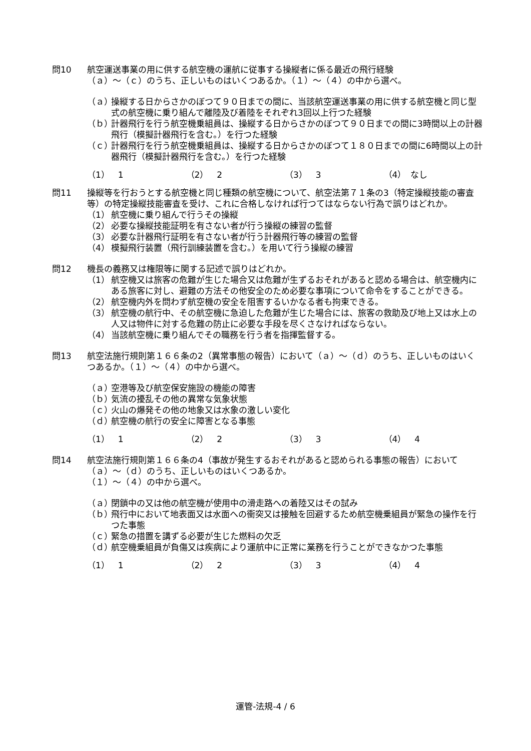問10 航空運送事業の用に供する航空機の運航に従事する操縦者に係る最近の飛行経験
（ａ）～（ｃ）のうち、正しいものはいくつあるか。（１）～（４）の中から選べ。
（ａ）
操縦する日からさかのぼつて９０日までの間に、当該航空運送事業の用に供する航空機と同じ型式の航空機に乗り組んで離陸及び着陸をそれぞれ3回以上行つた経験
（ｂ）
計器飛行を行う航空機乗組員は、操縦する日からさかのぼつて９０日までの間に3時間以上の計器飛行（模擬計器飛行を含む。）を行つた経験
（ｃ）
計器飛行を行う航空機乗組員は、操縦する日からさかのぼつて１８０日までの間に6時間以上の計器飛行（模擬計器飛行を含む。）を行つた経験
（1）　1 （2）　2 （3）　3 （4）　なし
問11 操縦等を行おうとする航空機と同じ種類の航空機について、航空法第７１条の3（特定操縦技能の審査等）の特定操縦技能審査を受け、これに合格しなければ行つてはならない行為で誤りはどれか。
（1） 航空機に乗り組んで行うその操縦
（2） 必要な操縦技能証明を有さない者が行う操縦の練習の監督
（3） 必要な計器飛行証明を有さない者が行う計器飛行等の練習の監督
（4） 模擬飛行装置（飛行訓練装置を含む。）を用いて行う操縦の練習
問12 機長の義務又は権限等に関する記述で誤りはどれか。
（1） 航空機又は旅客の危難が生じた場合又は危難が生ずるおそれがあると認める場合は、航空機内にある旅客に対し、避難の方法その他安全のため必要な事項について命令をすることができる。
（2） 航空機内外を問わず航空機の安全を阻害するいかなる者も拘束できる。
（3） 航空機の航行中、その航空機に急迫した危難が生じた場合には、旅客の救助及び地上又は水上の人又は物件に対する危難の防止に必要な手段を尽くさなければならない。
（4） 当該航空機に乗り組んでその職務を行う者を指揮監督する。
問13 航空法施行規則第１６６条の2（異常事態の報告）において（ａ）～（ｄ）のうち、正しいものはいくつあるか。（１）～（４）の中から選べ。
（ａ）
空港等及び航空保安施設の機能の障害
（ｂ）
気流の擾乱その他の異常な気象状態
（ｃ）
火山の爆発その他の地象又は水象の激しい変化
（ｄ）
航空機の航行の安全に障害となる事態
（1）　1 （2）　2 （3）　3 （4）　4
問14 航空法施行規則第１６６条の4（事故が発生するおそれがあると認められる事態の報告）において（ａ）～（ｄ）のうち、正しいものはいくつあるか。
（１）～（４）の中から選べ。
（ａ）
閉鎖中の又は他の航空機が使用中の滑走路への着陸又はその試み
（ｂ）
飛行中において地表面又は水面への衝突又は接触を回避するため航空機乗組員が緊急の操作を行つた事態
（ｃ）
緊急の措置を講ずる必要が生じた燃料の欠乏
（ｄ）
航空機乗組員が負傷又は疾病により運航中に正常に業務を行うことができなかつた事態
（1）　1 （2）　2 （3）　3 （4）　4
運管-法規-4 / 6